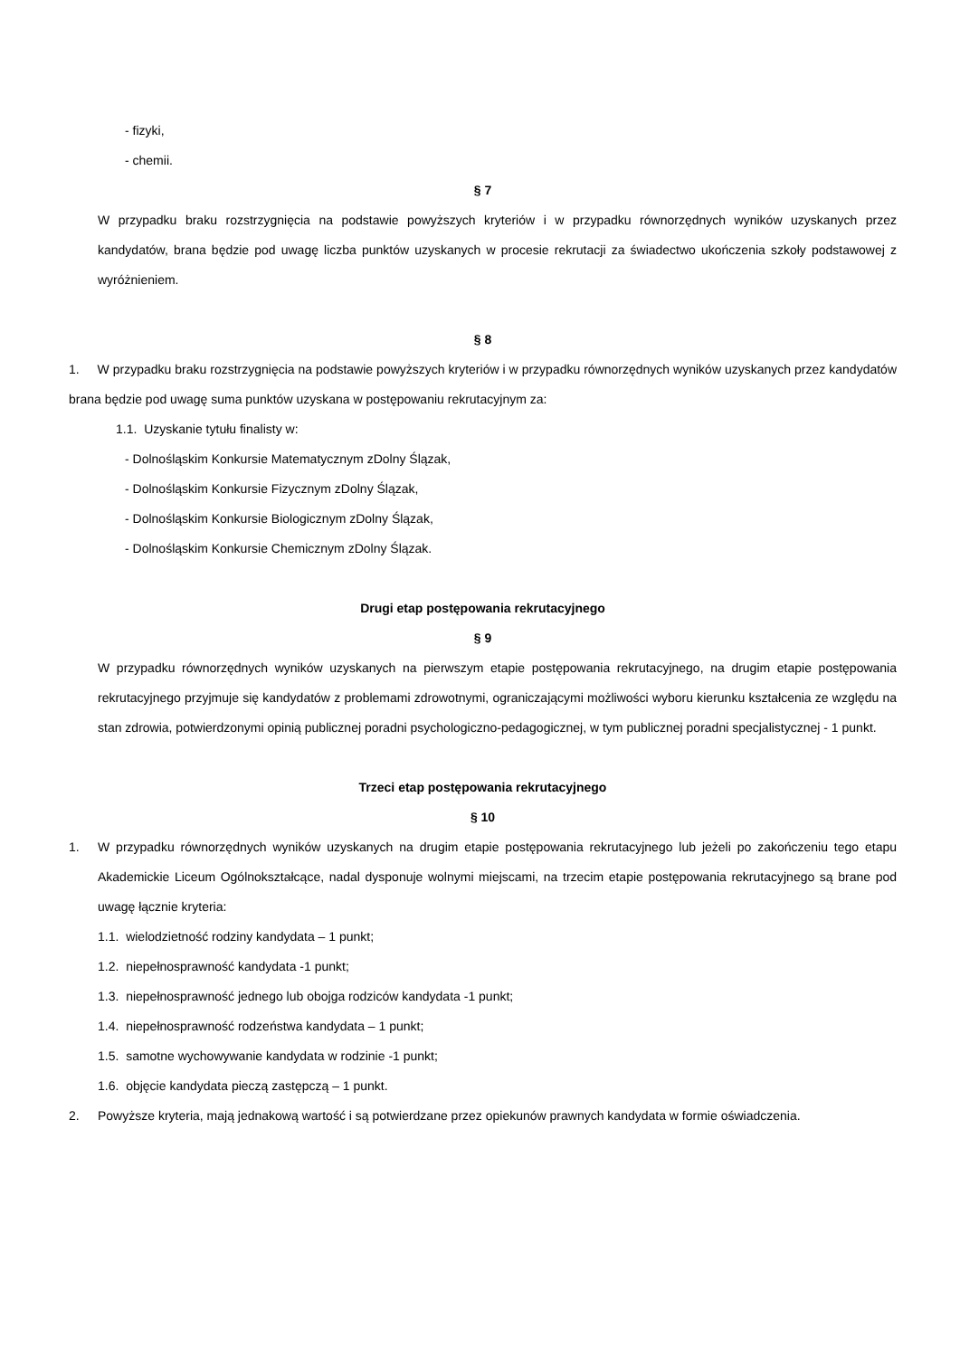- fizyki,
- chemii.
§ 7
W przypadku braku rozstrzygnięcia na podstawie powyższych kryteriów i w przypadku równorzędnych wyników uzyskanych przez kandydatów, brana będzie pod uwagę liczba punktów uzyskanych w procesie rekrutacji za świadectwo ukończenia szkoły podstawowej z wyróżnieniem.
§ 8
1. W przypadku braku rozstrzygnięcia na podstawie powyższych kryteriów i w przypadku równorzędnych wyników uzyskanych przez kandydatów brana będzie pod uwagę suma punktów uzyskana w postępowaniu rekrutacyjnym za:
1.1. Uzyskanie tytułu finalisty w:
- Dolnośląskim Konkursie Matematycznym zDolny Ślązak,
- Dolnośląskim Konkursie Fizycznym zDolny Ślązak,
- Dolnośląskim Konkursie Biologicznym zDolny Ślązak,
- Dolnośląskim Konkursie Chemicznym zDolny Ślązak.
Drugi etap postępowania rekrutacyjnego
§ 9
W przypadku równorzędnych wyników uzyskanych na pierwszym etapie postępowania rekrutacyjnego, na drugim etapie postępowania rekrutacyjnego przyjmuje się kandydatów z problemami zdrowotnymi, ograniczającymi możliwości wyboru kierunku kształcenia ze względu na stan zdrowia, potwierdzonymi opinią publicznej poradni psychologiczno-pedagogicznej, w tym publicznej poradni specjalistycznej - 1 punkt.
Trzeci etap postępowania rekrutacyjnego
§ 10
1.
W przypadku równorzędnych wyników uzyskanych na drugim etapie postępowania rekrutacyjnego lub jeżeli po zakończeniu tego etapu Akademickie Liceum Ogólnokształcące, nadal dysponuje wolnymi miejscami, na trzecim etapie postępowania rekrutacyjnego są brane pod uwagę łącznie kryteria:
1.1. wielodzietność rodziny kandydata – 1 punkt;
1.2. niepełnosprawność kandydata -1 punkt;
1.3. niepełnosprawność jednego lub obojga rodziców kandydata -1 punkt;
1.4. niepełnosprawność rodzeństwa kandydata – 1 punkt;
1.5. samotne wychowywanie kandydata w rodzinie -1 punkt;
1.6. objęcie kandydata pieczą zastępczą – 1 punkt.
2.
Powyższe kryteria, mają jednakową wartość i są potwierdzane przez opiekunów prawnych kandydata w formie oświadczenia.